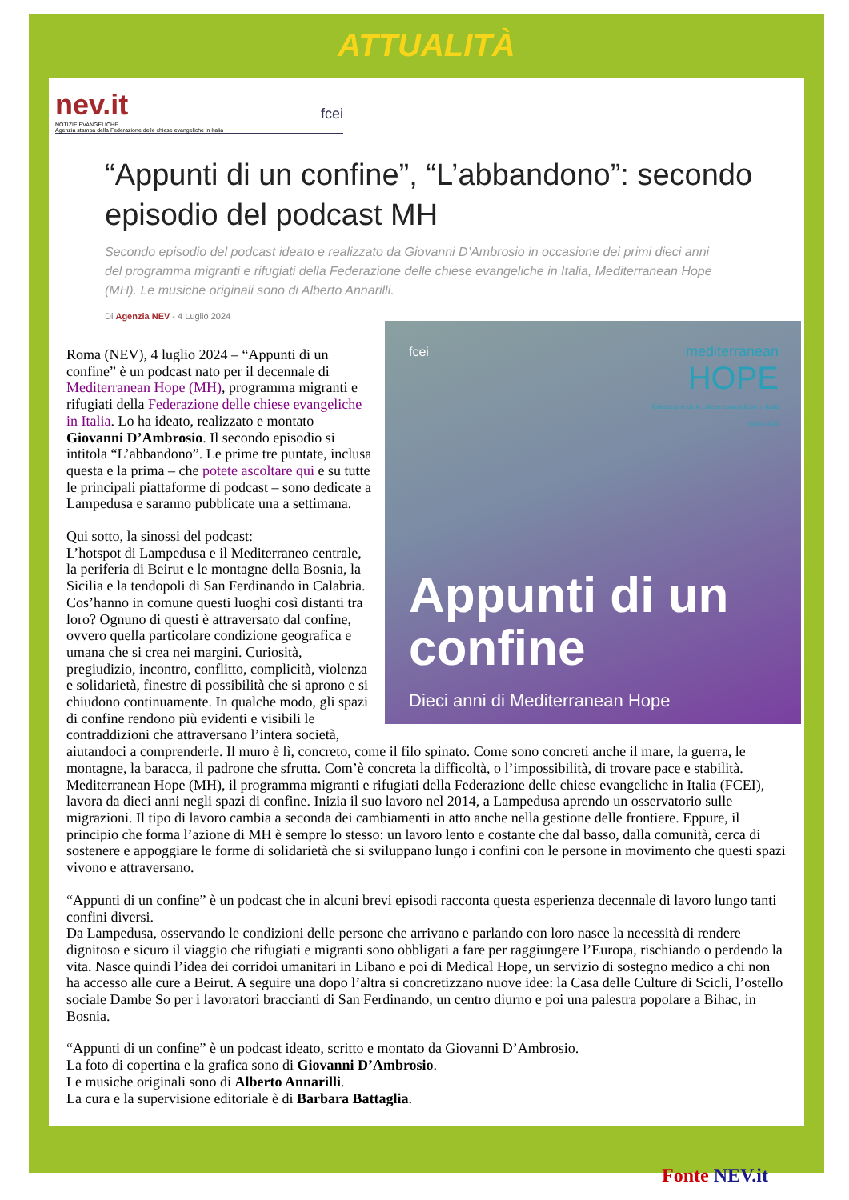ATTUALITÀ
nev.it fcei
NOTIZIE EVANGELICHE
Agenzia stampa della Federazione delle chiese evangeliche in Italia
“Appunti di un confine”, “L’abbandono”: secondo episodio del podcast MH
Secondo episodio del podcast ideato e realizzato da Giovanni D’Ambrosio in occasione dei primi dieci anni del programma migranti e rifugiati della Federazione delle chiese evangeliche in Italia, Mediterranean Hope (MH). Le musiche originali sono di Alberto Annarilli.
Di Agenzia NEV - 4 Luglio 2024
fcei
mediterranean
HOPE
federazione delle chiese evangeliche in italia
2014-2024
Appunti di un confine
Dieci anni di Mediterranean Hope
Roma (NEV), 4 luglio 2024 – “Appunti di un confine” è un podcast nato per il decennale di Mediterranean Hope (MH), programma migranti e rifugiati della Federazione delle chiese evangeliche in Italia. Lo ha ideato, realizzato e montato Giovanni D’Ambrosio. Il secondo episodio si intitola “L’abbandono”. Le prime tre puntate, inclusa questa e la prima – che potete ascoltare qui e su tutte le principali piattaforme di podcast – sono dedicate a Lampedusa e saranno pubblicate una a settimana.
Qui sotto, la sinossi del podcast:
L’hotspot di Lampedusa e il Mediterraneo centrale, la periferia di Beirut e le montagne della Bosnia, la Sicilia e la tendopoli di San Ferdinando in Calabria. Cos’hanno in comune questi luoghi così distanti tra loro? Ognuno di questi è attraversato dal confine, ovvero quella particolare condizione geografica e umana che si crea nei margini. Curiosità, pregiudizio, incontro, conflitto, complicità, violenza e solidarietà, finestre di possibilità che si aprono e si chiudono continuamente. In qualche modo, gli spazi di confine rendono più evidenti e visibili le contraddizioni che attraversano l’intera società, aiutandoci a comprenderle. Il muro è lì, concreto, come il filo spinato. Come sono concreti anche il mare, la guerra, le montagne, la baracca, il padrone che sfrutta. Com’è concreta la difficoltà, o l’impossibilità, di trovare pace e stabilità. Mediterranean Hope (MH), il programma migranti e rifugiati della Federazione delle chiese evangeliche in Italia (FCEI), lavora da dieci anni negli spazi di confine. Inizia il suo lavoro nel 2014, a Lampedusa aprendo un osservatorio sulle migrazioni. Il tipo di lavoro cambia a seconda dei cambiamenti in atto anche nella gestione delle frontiere. Eppure, il principio che forma l’azione di MH è sempre lo stesso: un lavoro lento e costante che dal basso, dalla comunità, cerca di sostenere e appoggiare le forme di solidarietà che si sviluppano lungo i confini con le persone in movimento che questi spazi vivono e attraversano.
“Appunti di un confine” è un podcast che in alcuni brevi episodi racconta questa esperienza decennale di lavoro lungo tanti confini diversi.
Da Lampedusa, osservando le condizioni delle persone che arrivano e parlando con loro nasce la necessità di rendere dignitoso e sicuro il viaggio che rifugiati e migranti sono obbligati a fare per raggiungere l’Europa, rischiando o perdendo la vita. Nasce quindi l’idea dei corridoi umanitari in Libano e poi di Medical Hope, un servizio di sostegno medico a chi non ha accesso alle cure a Beirut. A seguire una dopo l’altra si concretizzano nuove idee: la Casa delle Culture di Scicli, l’ostello sociale Dambe So per i lavoratori braccianti di San Ferdinando, un centro diurno e poi una palestra popolare a Bihac, in Bosnia.
“Appunti di un confine” è un podcast ideato, scritto e montato da Giovanni D’Ambrosio.
La foto di copertina e la grafica sono di Giovanni D’Ambrosio.
Le musiche originali sono di Alberto Annarilli.
La cura e la supervisione editoriale è di Barbara Battaglia.
Fonte NEV.it